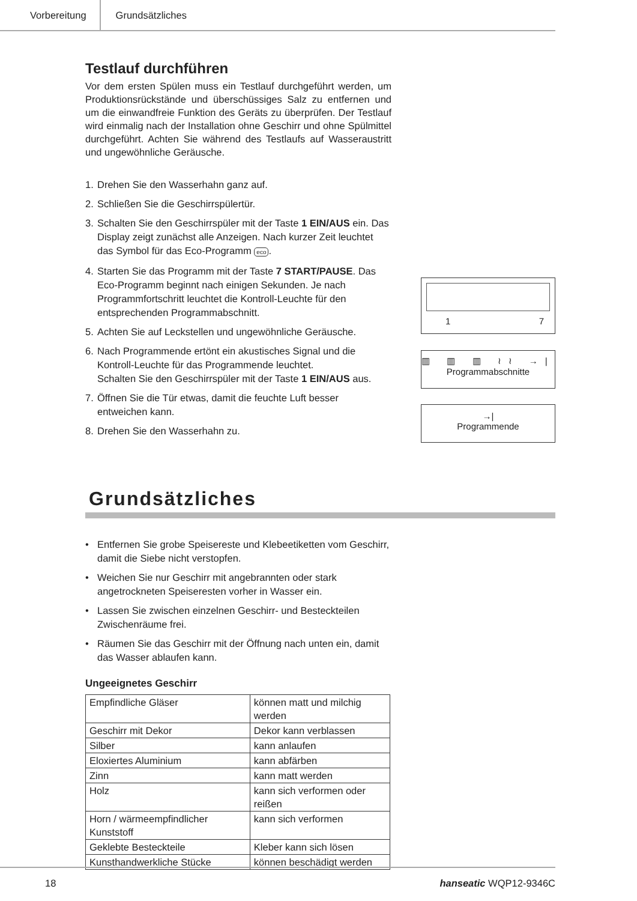Vorbereitung Grundsätzliches
Testlauf durchführen
Vor dem ersten Spülen muss ein Testlauf durchgeführt werden, um Produktionsrückstände und überschüssiges Salz zu entfernen und um die einwandfreie Funktion des Geräts zu überprüfen. Der Testlauf wird einmalig nach der Installation ohne Geschirr und ohne Spülmittel durchgeführt. Achten Sie während des Testlaufs auf Wasseraustritt und ungewöhnliche Geräusche.
1. Drehen Sie den Wasserhahn ganz auf.
2. Schließen Sie die Geschirrspülertür.
3. Schalten Sie den Geschirrspüler mit der Taste 1 EIN/AUS ein. Das Display zeigt zunächst alle Anzeigen. Nach kurzer Zeit leuchtet das Symbol für das Eco-Programm eco.
4. Starten Sie das Programm mit der Taste 7 START/PAUSE. Das Eco-Programm beginnt nach einigen Sekunden. Je nach Programmfortschritt leuchtet die Kontroll-Leuchte für den entsprechenden Programmabschnitt.
5. Achten Sie auf Leckstellen und ungewöhnliche Geräusche.
6. Nach Programmende ertönt ein akustisches Signal und die Kontroll-Leuchte für das Programmende leuchtet.
Schalten Sie den Geschirrspüler mit der Taste 1 EIN/AUS aus.
7. Öffnen Sie die Tür etwas, damit die feuchte Luft besser entweichen kann.
8. Drehen Sie den Wasserhahn zu.
1 7
▥ ▥ ▥ ≀≀ →|
Programmabschnitte
→|
Programmende
Grundsätzliches
• Entfernen Sie grobe Speisereste und Klebeetiketten vom Geschirr, damit die Siebe nicht verstopfen.
• Weichen Sie nur Geschirr mit angebrannten oder stark angetrockneten Speiseresten vorher in Wasser ein.
• Lassen Sie zwischen einzelnen Geschirr- und Besteckteilen Zwischenräume frei.
• Räumen Sie das Geschirr mit der Öffnung nach unten ein, damit das Wasser ablaufen kann.
Ungeeignetes Geschirr
| Empfindliche Gläser | können matt und milchig werden |
| Geschirr mit Dekor | Dekor kann verblassen |
| Silber | kann anlaufen |
| Eloxiertes Aluminium | kann abfärben |
| Zinn | kann matt werden |
| Holz | kann sich verformen oder reißen |
| Horn / wärmeempfindlicher Kunststoff | kann sich verformen |
| Geklebte Besteckteile | Kleber kann sich lösen |
| Kunsthandwerkliche Stücke | können beschädigt werden |
18 hanseatic WQP12-9346C